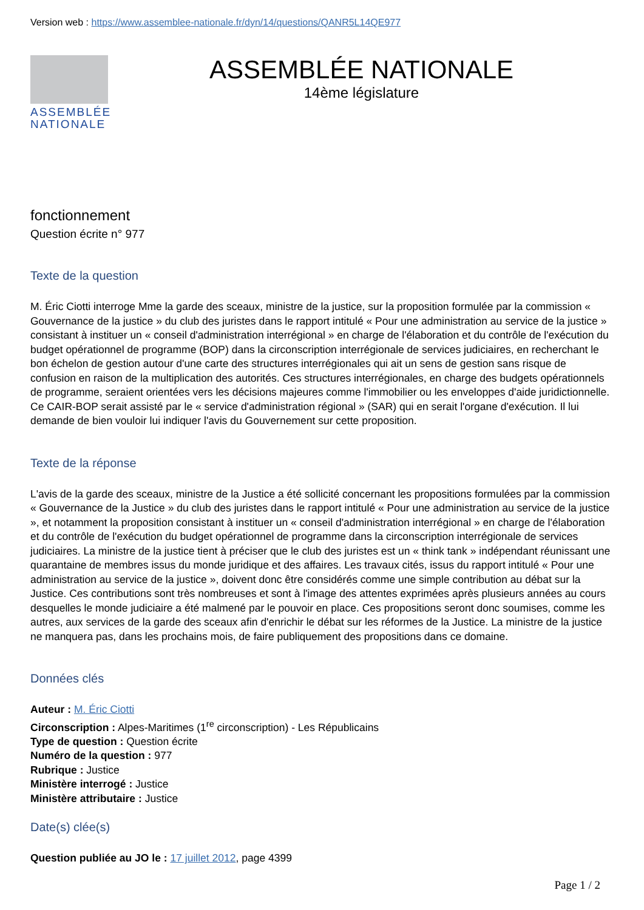Version web : https://www.assemblee-nationale.fr/dyn/14/questions/QANR5L14QE977
ASSEMBLÉE
NATIONALE
ASSEMBLÉE NATIONALE
14ème législature
fonctionnement
Question écrite n° 977
Texte de la question
M. Éric Ciotti interroge Mme la garde des sceaux, ministre de la justice, sur la proposition formulée par la commission « Gouvernance de la justice » du club des juristes dans le rapport intitulé « Pour une administration au service de la justice » consistant à instituer un « conseil d'administration interrégional » en charge de l'élaboration et du contrôle de l'exécution du budget opérationnel de programme (BOP) dans la circonscription interrégionale de services judiciaires, en recherchant le bon échelon de gestion autour d'une carte des structures interrégionales qui ait un sens de gestion sans risque de confusion en raison de la multiplication des autorités. Ces structures interrégionales, en charge des budgets opérationnels de programme, seraient orientées vers les décisions majeures comme l'immobilier ou les enveloppes d'aide juridictionnelle. Ce CAIR-BOP serait assisté par le « service d'administration régional » (SAR) qui en serait l'organe d'exécution. Il lui demande de bien vouloir lui indiquer l'avis du Gouvernement sur cette proposition.
Texte de la réponse
L'avis de la garde des sceaux, ministre de la Justice a été sollicité concernant les propositions formulées par la commission « Gouvernance de la Justice » du club des juristes dans le rapport intitulé « Pour une administration au service de la justice », et notamment la proposition consistant à instituer un « conseil d'administration interrégional » en charge de l'élaboration et du contrôle de l'exécution du budget opérationnel de programme dans la circonscription interrégionale de services judiciaires. La ministre de la justice tient à préciser que le club des juristes est un « think tank » indépendant réunissant une quarantaine de membres issus du monde juridique et des affaires. Les travaux cités, issus du rapport intitulé « Pour une administration au service de la justice », doivent donc être considérés comme une simple contribution au débat sur la Justice. Ces contributions sont très nombreuses et sont à l'image des attentes exprimées après plusieurs années au cours desquelles le monde judiciaire a été malmené par le pouvoir en place. Ces propositions seront donc soumises, comme les autres, aux services de la garde des sceaux afin d'enrichir le débat sur les réformes de la Justice. La ministre de la justice ne manquera pas, dans les prochains mois, de faire publiquement des propositions dans ce domaine.
Données clés
Auteur : M. Éric Ciotti
Circonscription : Alpes-Maritimes (1<sup>re</sup> circonscription) - Les Républicains
Type de question : Question écrite
Numéro de la question : 977
Rubrique : Justice
Ministère interrogé : Justice
Ministère attributaire : Justice
Date(s) clée(s)
Question publiée au JO le : 17 juillet 2012, page 4399
Page 1 / 2